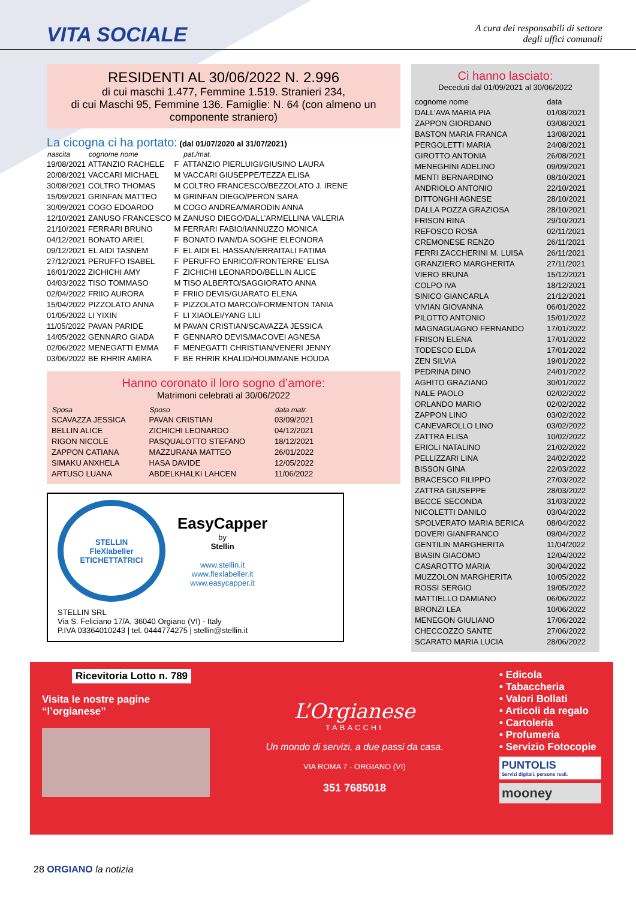VITA SOCIALE
A cura dei responsabili di settore
degli uffici comunali
RESIDENTI AL 30/06/2022 N. 2.996
di cui maschi 1.477, Femmine 1.519. Stranieri 234,
di cui Maschi 95, Femmine 136. Famiglie: N. 64 (con almeno un componente straniero)
La cicogna ci ha portato: (dal 01/07/2020 al 31/07/2021)
| nascita | cognome nome | | pat./mat. |
| --- | --- | --- | --- |
| 19/08/2021 | ATTANZIO RACHELE | F | ATTANZIO PIERLUIGI/GIUSINO LAURA |
| 20/08/2021 | VACCARI MICHAEL | M | VACCARI GIUSEPPE/TEZZA ELISA |
| 30/08/2021 | COLTRO THOMAS | M | COLTRO FRANCESCO/BEZZOLATO J. IRENE |
| 15/09/2021 | GRINFAN MATTEO | M | GRINFAN DIEGO/PERON SARA |
| 30/09/2021 | COGO EDOARDO | M | COGO ANDREA/MARODIN ANNA |
| 12/10/2021 | ZANUSO FRANCESCO | M | ZANUSO DIEGO/DALL’ARMELLINA VALERIA |
| 21/10/2021 | FERRARI BRUNO | M | FERRARI FABIO/IANNUZZO MONICA |
| 04/12/2021 | BONATO ARIEL | F | BONATO IVAN/DA SOGHE ELEONORA |
| 09/12/2021 | EL AIDI TASNEM | F | EL AIDI EL HASSAN/ERRAITALI FATIMA |
| 27/12/2021 | PERUFFO ISABEL | F | PERUFFO ENRICO/FRONTERRE’ ELISA |
| 16/01/2022 | ZICHICHI AMY | F | ZICHICHI LEONARDO/BELLIN ALICE |
| 04/03/2022 | TISO TOMMASO | M | TISO ALBERTO/SAGGIORATO ANNA |
| 02/04/2022 | FRIIO AURORA | F | FRIIO DEVIS/GUARATO ELENA |
| 15/04/2022 | PIZZOLATO ANNA | F | PIZZOLATO MARCO/FORMENTON TANIA |
| 01/05/2022 | LI YIXIN | F | LI XIAOLEI/YANG LILI |
| 11/05/2022 | PAVAN PARIDE | M | PAVAN CRISTIAN/SCAVAZZA JESSICA |
| 14/05/2022 | GENNARO GIADA | F | GENNARO DEVIS/MACOVEI AGNESA |
| 02/06/2022 | MENEGATTI EMMA | F | MENEGATTI CHRISTIAN/VENERI JENNY |
| 03/06/2022 | BE RHRIR AMIRA | F | BE RHRIR KHALID/HOUMMANE HOUDA |
Hanno coronato il loro sogno d’amore:
Matrimoni celebrati al 30/06/2022
| Sposa | Sposo | data matr. |
| --- | --- | --- |
| SCAVAZZA JESSICA | PAVAN CRISTIAN | 03/09/2021 |
| BELLIN ALICE | ZICHICHI LEONARDO | 04/12/2021 |
| RIGON NICOLE | PASQUALOTTO STEFANO | 18/12/2021 |
| ZAPPON CATIANA | MAZZURANA MATTEO | 26/01/2022 |
| SIMAKU ANXHELA | HASA DAVIDE | 12/05/2022 |
| ARTUSO LUANA | ABDELKHALKI LAHCEN | 11/06/2022 |
STELLIN
FleXlabeller
ETICHETTATRICI
EasyCapper
by
Stellin
www.stellin.it
www.flexlabeller.it
www.easycapper.it
STELLIN SRL
Via S. Feliciano 17/A, 36040 Orgiano (VI) - Italy
P.IVA 03364010243 | tel. 0444774275 | stellin@stellin.it
Ci hanno lasciato:
Deceduti dal 01/09/2021 al 30/06/2022
| cognome nome | data |
| DALL’AVA MARIA PIA | 01/08/2021 |
| ZAPPON GIORDANO | 03/08/2021 |
| BASTON MARIA FRANCA | 13/08/2021 |
| PERGOLETTI MARIA | 24/08/2021 |
| GIROTTO ANTONIA | 26/08/2021 |
| MENEGHINI ADELINO | 09/09/2021 |
| MENTI BERNARDINO | 08/10/2021 |
| ANDRIOLO ANTONIO | 22/10/2021 |
| DITTONGHI AGNESE | 28/10/2021 |
| DALLA POZZA GRAZIOSA | 28/10/2021 |
| FRISON RINA | 29/10/2021 |
| REFOSCO ROSA | 02/11/2021 |
| CREMONESE RENZO | 26/11/2021 |
| FERRI ZACCHERINI M. LUISA | 26/11/2021 |
| GRANZIERO MARGHERITA | 27/11/2021 |
| VIERO BRUNA | 15/12/2021 |
| COLPO IVA | 18/12/2021 |
| SINICO GIANCARLA | 21/12/2021 |
| VIVIAN GIOVANNA | 06/01/2022 |
| PILOTTO ANTONIO | 15/01/2022 |
| MAGNAGUAGNO FERNANDO | 17/01/2022 |
| FRISON ELENA | 17/01/2022 |
| TODESCO ELDA | 17/01/2022 |
| ZEN SILVIA | 19/01/2022 |
| PEDRINA DINO | 24/01/2022 |
| AGHITO GRAZIANO | 30/01/2022 |
| NALE PAOLO | 02/02/2022 |
| ORLANDO MARIO | 02/02/2022 |
| ZAPPON LINO | 03/02/2022 |
| CANEVAROLLO LINO | 03/02/2022 |
| ZATTRA ELISA | 10/02/2022 |
| ERIOLI NATALINO | 21/02/2022 |
| PELLIZZARI LINA | 24/02/2022 |
| BISSON GINA | 22/03/2022 |
| BRACESCO FILIPPO | 27/03/2022 |
| ZATTRA GIUSEPPE | 28/03/2022 |
| BECCE SECONDA | 31/03/2022 |
| NICOLETTI DANILO | 03/04/2022 |
| SPOLVERATO MARIA BERICA | 08/04/2022 |
| DOVERI GIANFRANCO | 09/04/2022 |
| GENTILIN MARGHERITA | 11/04/2022 |
| BIASIN GIACOMO | 12/04/2022 |
| CASAROTTO MARIA | 30/04/2022 |
| MUZZOLON MARGHERITA | 10/05/2022 |
| ROSSI SERGIO | 19/05/2022 |
| MATTIELLO DAMIANO | 06/06/2022 |
| BRONZI LEA | 10/06/2022 |
| MENEGON GIULIANO | 17/06/2022 |
| CHECCOZZO SANTE | 27/06/2022 |
| SCARATO MARIA LUCIA | 28/06/2022 |
Ricevitoria Lotto n. 789
Visita le nostre pagine
“l’orgianese”
L’Orgianese
TABACCHI
Un mondo di servizi, a due passi da casa.
VIA ROMA 7 - ORGIANO (VI)
351 7685018
• Edicola
• Tabaccheria
• Valori Bollati
• Articoli da regalo
• Cartoleria
• Profumeria
• Servizio Fotocopie
PUNTOLIS
Servizi digitali, persone reali.
mooney
28 ORGIANO la notizia